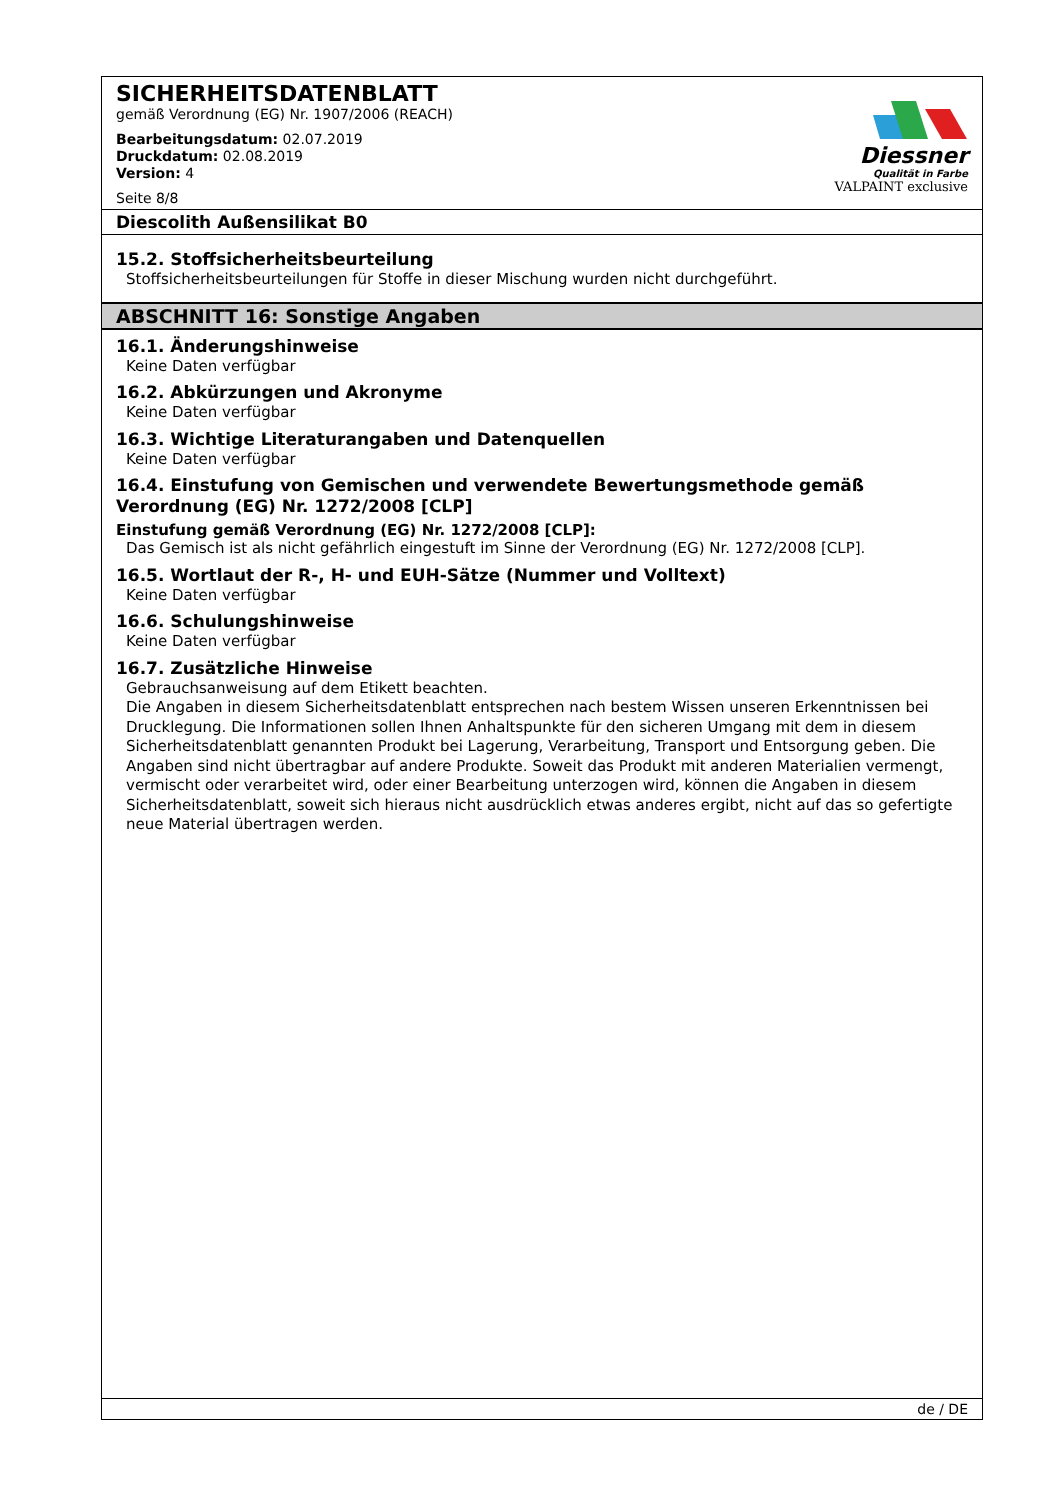SICHERHEITSDATENBLATT
gemäß Verordnung (EG) Nr. 1907/2006 (REACH)
Bearbeitungsdatum: 02.07.2019
Druckdatum: 02.08.2019
Version: 4
Seite 8/8
Diessner
Qualität in Farbe
VALPAINT exclusive
Diescolith Außensilikat B0
15.2. Stoffsicherheitsbeurteilung
Stoffsicherheitsbeurteilungen für Stoffe in dieser Mischung wurden nicht durchgeführt.
ABSCHNITT 16: Sonstige Angaben
16.1. Änderungshinweise
Keine Daten verfügbar
16.2. Abkürzungen und Akronyme
Keine Daten verfügbar
16.3. Wichtige Literaturangaben und Datenquellen
Keine Daten verfügbar
16.4. Einstufung von Gemischen und verwendete Bewertungsmethode gemäß Verordnung (EG) Nr. 1272/2008 [CLP]
Einstufung gemäß Verordnung (EG) Nr. 1272/2008 [CLP]:
Das Gemisch ist als nicht gefährlich eingestuft im Sinne der Verordnung (EG) Nr. 1272/2008 [CLP].
16.5. Wortlaut der R-, H- und EUH-Sätze (Nummer und Volltext)
Keine Daten verfügbar
16.6. Schulungshinweise
Keine Daten verfügbar
16.7. Zusätzliche Hinweise
Gebrauchsanweisung auf dem Etikett beachten.
Die Angaben in diesem Sicherheitsdatenblatt entsprechen nach bestem Wissen unseren Erkenntnissen bei Drucklegung. Die Informationen sollen Ihnen Anhaltspunkte für den sicheren Umgang mit dem in diesem Sicherheitsdatenblatt genannten Produkt bei Lagerung, Verarbeitung, Transport und Entsorgung geben. Die Angaben sind nicht übertragbar auf andere Produkte. Soweit das Produkt mit anderen Materialien vermengt, vermischt oder verarbeitet wird, oder einer Bearbeitung unterzogen wird, können die Angaben in diesem Sicherheitsdatenblatt, soweit sich hieraus nicht ausdrücklich etwas anderes ergibt, nicht auf das so gefertigte neue Material übertragen werden.
de / DE